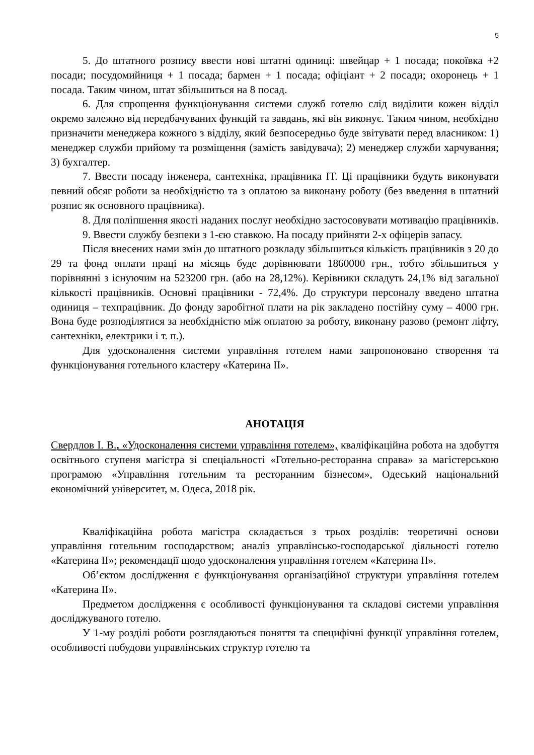5
5. До штатного розпису ввести нові штатні одиниці: швейцар + 1 посада; покоївка +2 посади; посудомийниця + 1 посада; бармен + 1 посада; офіціант + 2 посади; охоронець + 1 посада. Таким чином, штат збільшиться на 8 посад.
6. Для спрощення функціонування системи служб готелю слід виділити кожен відділ окремо залежно від передбачуваних функцій та завдань, які він виконує. Таким чином, необхідно призначити менеджера кожного з відділу, який безпосередньо буде звітувати перед власником: 1) менеджер служби прийому та розміщення (замість завідувача); 2) менеджер служби харчування; 3) бухгалтер.
7. Ввести посаду інженера, сантехніка, працівника ІТ. Ці працівники будуть виконувати певний обсяг роботи за необхідністю та з оплатою за виконану роботу (без введення в штатний розпис як основного працівника).
8. Для поліпшення якості наданих послуг необхідно застосовувати мотивацію працівників.
9. Ввести службу безпеки з 1-єю ставкою. На посаду прийняти 2-х офіцерів запасу.
Після внесених нами змін до штатного розкладу збільшиться кількість працівників з 20 до 29 та фонд оплати праці на місяць буде дорівнювати 1860000 грн., тобто збільшиться у порівнянні з існуючим на 523200 грн. (або на 28,12%). Керівники складуть 24,1% від загальної кількості працівників. Основні працівники - 72,4%. До структури персоналу введено штатна одиниця – техпрацівник. До фонду заробітної плати на рік закладено постійну суму – 4000 грн. Вона буде розподілятися за необхідністю між оплатою за роботу, виконану разово (ремонт ліфту, сантехніки, електрики і т. п.).
Для удосконалення системи управління готелем нами запропоновано створення та функціонування готельного кластеру «Катерина ІІ».
АНОТАЦІЯ
Свердлов І. В., «Удосконалення системи управління готелем», кваліфікаційна робота на здобуття освітнього ступеня магістра зі спеціальності «Готельно-ресторанна справа» за магістерською програмою «Управління готельним та ресторанним бізнесом», Одеський національний економічний університет, м. Одеса, 2018 рік.
Кваліфікаційна робота магістра складається з трьох розділів: теоретичні основи управління готельним господарством; аналіз управлінсько-господарської діяльності готелю «Катерина ІІ»; рекомендації щодо удосконалення управління готелем «Катерина ІІ».
Об’єктом дослідження є функціонування організаційної структури управління готелем «Катерина ІІ».
Предметом дослідження є особливості функціонування та складові системи управління досліджуваного готелю.
У 1-му розділі роботи розглядаються поняття та специфічні функції управління готелем, особливості побудови управлінських структур готелю та